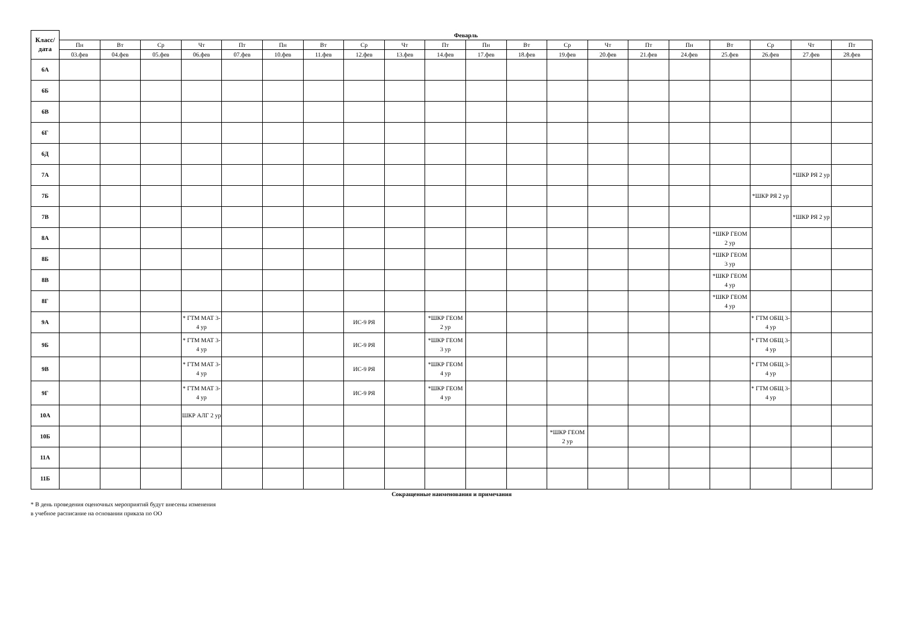| Класс/ дата | Феварль | | | | | | | | | | | | | | | | | | | |
| --- | --- | --- | --- | --- | --- | --- | --- | --- | --- | --- | --- | --- | --- | --- | --- | --- | --- | --- | --- | --- |
| | Пн | Вт | Ср | Чт | Пт | Пн | Вт | Ср | Чт | Пт | Пн | Вт | Ср | Чт | Пт | Пн | Вт | Ср | Чт | Пт |
| | 03.фев | 04.фев | 05.фев | 06.фев | 07.фев | 10.фев | 11.фев | 12.фев | 13.фев | 14.фев | 17.фев | 18.фев | 19.фев | 20.фев | 21.фев | 24.фев | 25.фев | 26.фев | 27.фев | 28.фев |
| 6А | | | | | | | | | | | | | | | | | | | | |
| 6Б | | | | | | | | | | | | | | | | | | | | |
| 6В | | | | | | | | | | | | | | | | | | | | |
| 6Г | | | | | | | | | | | | | | | | | | | | |
| 6Д | | | | | | | | | | | | | | | | | | | | |
| 7А | | | | | | | | | | | | | | | | | | | *ШКР РЯ 2 ур | |
| 7Б | | | | | | | | | | | | | | | | | | *ШКР РЯ 2 ур | | |
| 7В | | | | | | | | | | | | | | | | | | | *ШКР РЯ 2 ур | |
| 8А | | | | | | | | | | | | | | | | | *ШКР ГЕОМ 2 ур | | | |
| 8Б | | | | | | | | | | | | | | | | | *ШКР ГЕОМ 3 ур | | | |
| 8В | | | | | | | | | | | | | | | | | *ШКР ГЕОМ 4 ур | | | |
| 8Г | | | | | | | | | | | | | | | | | *ШКР ГЕОМ 4 ур | | | |
| 9А | | | | * ГТМ МАТ 3-4 ур | | | | ИС-9 РЯ | | *ШКР ГЕОМ 2 ур | | | | | | | | * ГТМ ОБЩ 3-4 ур | | |
| 9Б | | | | * ГТМ МАТ 3-4 ур | | | | ИС-9 РЯ | | *ШКР ГЕОМ 3 ур | | | | | | | | * ГТМ ОБЩ 3-4 ур | | |
| 9В | | | | * ГТМ МАТ 3-4 ур | | | | ИС-9 РЯ | | *ШКР ГЕОМ 4 ур | | | | | | | | * ГТМ ОБЩ 3-4 ур | | |
| 9Г | | | | * ГТМ МАТ 3-4 ур | | | | ИС-9 РЯ | | *ШКР ГЕОМ 4 ур | | | | | | | | * ГТМ ОБЩ 3-4 ур | | |
| 10А | | | | ШКР АЛГ 2 ур | | | | | | | | | | | | | | | | |
| 10Б | | | | | | | | | | | | | *ШКР ГЕОМ 2 ур | | | | | | | |
| 11А | | | | | | | | | | | | | | | | | | | | |
| 11Б | | | | | | | | | | | | | | | | | | | | |
Сокращенные наименования и примечания
* В день проведения оценочных мероприятий будут внесены изменения в учебное расписание на основании приказа по ОО